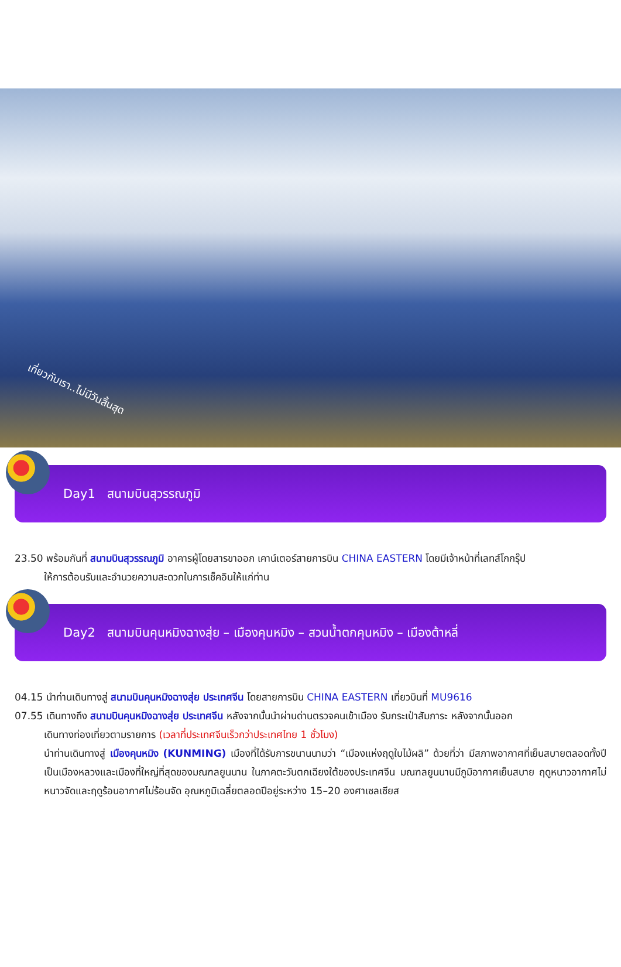เที่ยวกับเรา..ไม่มีวันสิ้นสุด
Day1 สนามบินสุวรรณภูมิ
23.50 พร้อมกันที่ สนามบินสุวรรณภูมิ อาคารผู้โดยสารขาออก เคาน์เตอร์สายการบิน CHINA EASTERN โดยมีเจ้าหน้าที่เลทส์โกกรุ๊ป
ให้การต้อนรับและอำนวยความสะดวกในการเช็คอินให้แก่ท่าน
Day2 สนามบินคุนหมิงฉางสุ่ย – เมืองคุนหมิง – สวนน้ำตกคุนหมิง – เมืองต้าหลี่
04.15 นำท่านเดินทางสู่ สนามบินคุนหมิงฉางสุ่ย ประเทศจีน โดยสายการบิน CHINA EASTERN เที่ยวบินที่ MU9616
07.55 เดินทางถึง สนามบินคุนหมิงฉางสุ่ย ประเทศจีน หลังจากนั้นนำผ่านด่านตรวจคนเข้าเมือง รับกระเป๋าสัมภาระ หลังจากนั้นออก
เดินทางท่องเที่ยวตามรายการ (เวลาที่ประเทศจีนเร็วกว่าประเทศไทย 1 ชั่วโมง)
นำท่านเดินทางสู่ เมืองคุนหมิง (KUNMING) เมืองที่ได้รับการขนานนามว่า “เมืองแห่งฤดูใบไม้ผลิ” ด้วยที่ว่า มีสภาพอากาศที่เย็นสบายตลอดทั้งปี เป็นเมืองหลวงและเมืองที่ใหญ่ที่สุดของมณฑลยูนนาน ในภาคตะวันตกเฉียงใต้ของประเทศจีน มณฑลยูนนานมีภูมิอากาศเย็นสบาย ฤดูหนาวอากาศไม่หนาวจัดและฤดูร้อนอากาศไม่ร้อนจัด อุณหภูมิเฉลี่ยตลอดปีอยู่ระหว่าง 15–20 องศาเซลเซียส